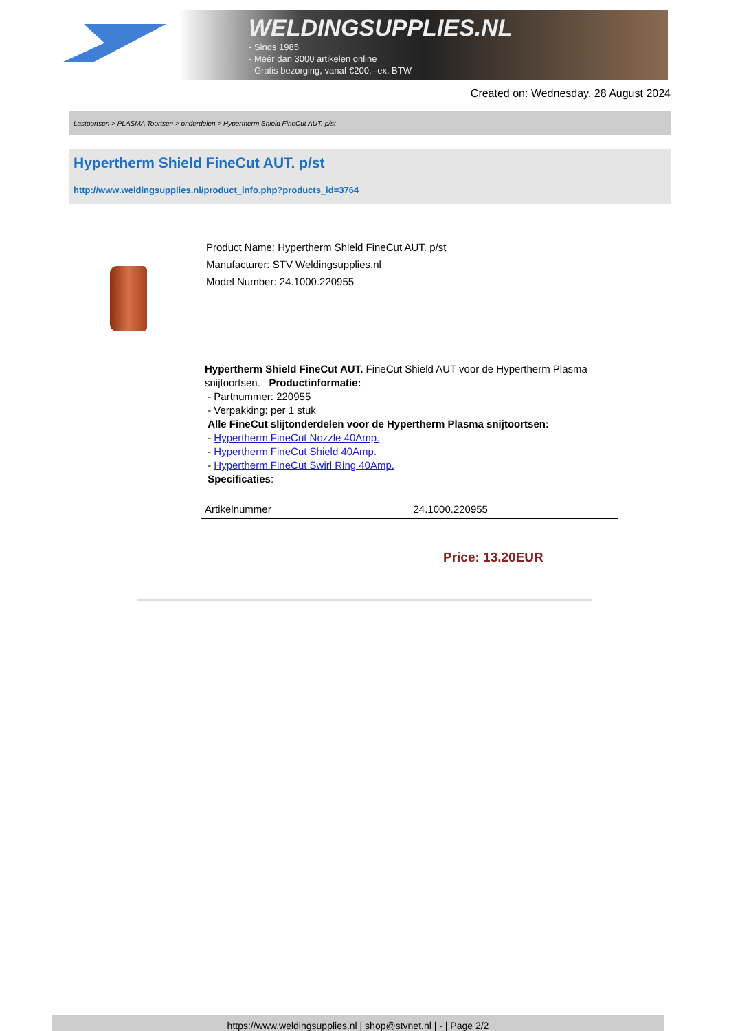WELDINGSUPPLIES.NL
- Sinds 1985
- Méér dan 3000 artikelen online
- Gratis bezorging, vanaf €200,--ex. BTW
Created on: Wednesday, 28 August 2024
Lastoortsen > PLASMA Toortsen > onderdelen > Hypertherm Shield FineCut AUT. p/st
Hypertherm Shield FineCut AUT. p/st
http://www.weldingsupplies.nl/product_info.php?products_id=3764
Product Name: Hypertherm Shield FineCut AUT. p/st
Manufacturer: STV Weldingsupplies.nl
Model Number: 24.1000.220955
Hypertherm Shield FineCut AUT. FineCut Shield AUT voor de Hypertherm Plasma snijtoortsen. Productinformatie:
- Partnummer: 220955
- Verpakking: per 1 stuk
Alle FineCut slijtonderdelen voor de Hypertherm Plasma snijtoortsen:
- Hypertherm FineCut Nozzle 40Amp.
- Hypertherm FineCut Shield 40Amp.
- Hypertherm FineCut Swirl Ring 40Amp.
Specificaties:
| Artikelnummer | 24.1000.220955 |
Price: 13.20EUR
https://www.weldingsupplies.nl | shop@stvnet.nl | - | Page 2/2